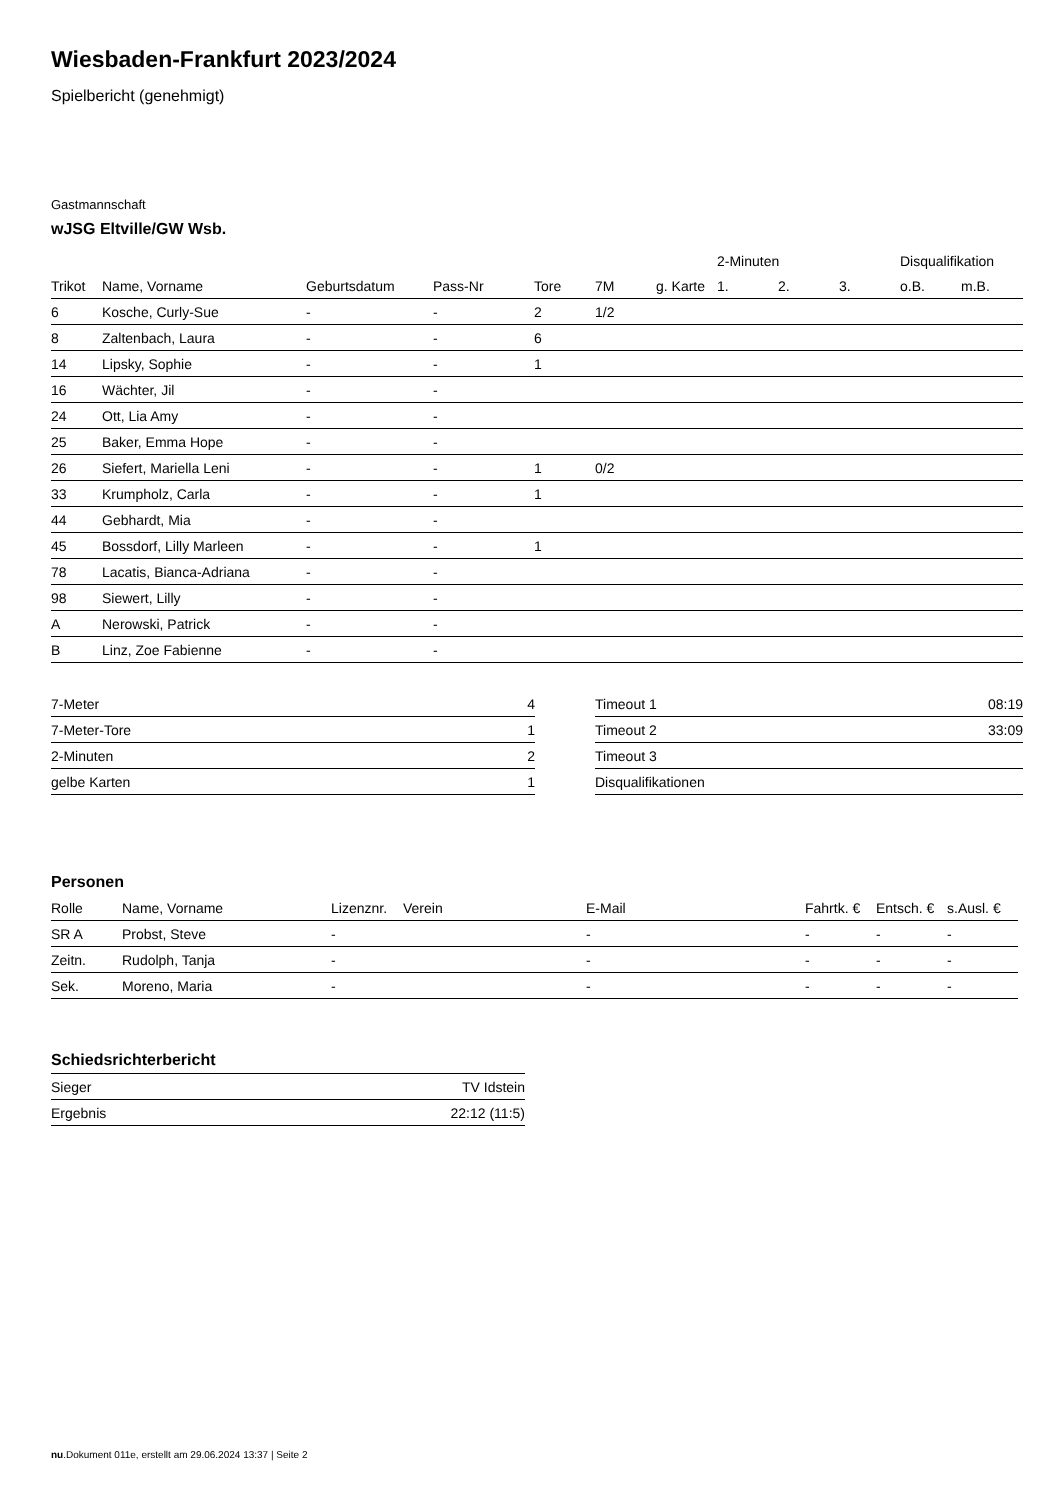Wiesbaden-Frankfurt 2023/2024
Spielbericht (genehmigt)
Gastmannschaft
wJSG Eltville/GW Wsb.
| | | | | | | | 2-Minuten | | | Disqualifikation | |
| --- | --- | --- | --- | --- | --- | --- | --- | --- | --- | --- | --- |
| Trikot | Name, Vorname | Geburtsdatum | Pass-Nr | Tore | 7M | g. Karte | 1. | 2. | 3. | o.B. | m.B. |
| 6 | Kosche, Curly-Sue | - | - | 2 | 1/2 | | | | | | |
| 8 | Zaltenbach, Laura | - | - | 6 | | | | | | | |
| 14 | Lipsky, Sophie | - | - | 1 | | | | | | | |
| 16 | Wächter, Jil | - | - | | | | | | | | |
| 24 | Ott, Lia Amy | - | - | | | | | | | | |
| 25 | Baker, Emma Hope | - | - | | | | | | | | |
| 26 | Siefert, Mariella Leni | - | - | 1 | 0/2 | | | | | | |
| 33 | Krumpholz, Carla | - | - | 1 | | | | | | | |
| 44 | Gebhardt, Mia | - | - | | | | | | | | |
| 45 | Bossdorf, Lilly Marleen | - | - | 1 | | | | | | | |
| 78 | Lacatis, Bianca-Adriana | - | - | | | | | | | | |
| 98 | Siewert, Lilly | - | - | | | | | | | | |
| A | Nerowski, Patrick | - | - | | | | | | | | |
| B | Linz, Zoe Fabienne | - | - | | | | | | | | |
| 7-Meter | 4 |
| 7-Meter-Tore | 1 |
| 2-Minuten | 2 |
| gelbe Karten | 1 |
| Timeout 1 | 08:19 |
| Timeout 2 | 33:09 |
| Timeout 3 | |
| Disqualifikationen | |
Personen
| Rolle | Name, Vorname | Lizenznr. | Verein | E-Mail | Fahrtk. € | Entsch. € | s.Ausl. € |
| --- | --- | --- | --- | --- | --- | --- | --- |
| SR A | Probst, Steve | - | | - | - | - | - |
| Zeitn. | Rudolph, Tanja | - | | - | - | - | - |
| Sek. | Moreno, Maria | - | | - | - | - | - |
Schiedsrichterbericht
| Sieger | TV Idstein |
| Ergebnis | 22:12 (11:5) |
nu.Dokument 011e, erstellt am 29.06.2024 13:37 | Seite 2